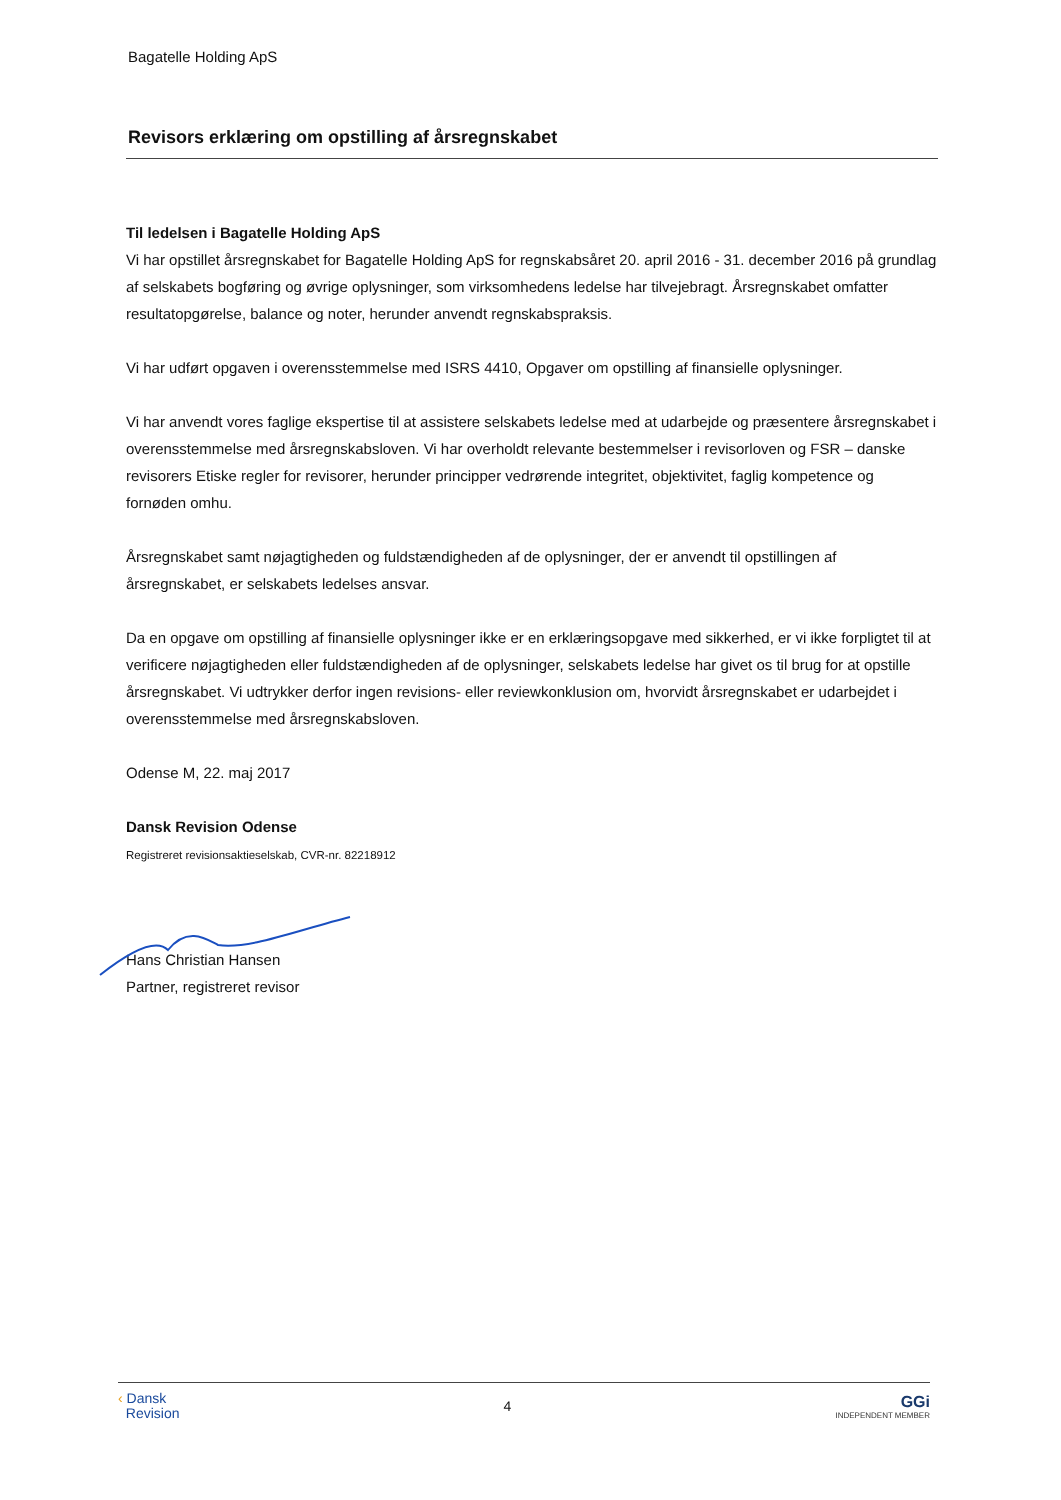Bagatelle Holding ApS
Revisors erklæring om opstilling af årsregnskabet
Til ledelsen i Bagatelle Holding ApS
Vi har opstillet årsregnskabet for Bagatelle Holding ApS for regnskabsåret 20. april 2016 - 31. december 2016 på grundlag af selskabets bogføring og øvrige oplysninger, som virksomhedens ledelse har tilvejebragt. Årsregnskabet omfatter resultatopgørelse, balance og noter, herunder anvendt regnskabspraksis.
Vi har udført opgaven i overensstemmelse med ISRS 4410, Opgaver om opstilling af finansielle oplysninger.
Vi har anvendt vores faglige ekspertise til at assistere selskabets ledelse med at udarbejde og præsentere årsregnskabet i overensstemmelse med årsregnskabsloven. Vi har overholdt relevante bestemmelser i revisorloven og FSR – danske revisorers Etiske regler for revisorer, herunder principper vedrørende integritet, objektivitet, faglig kompetence og fornøden omhu.
Årsregnskabet samt nøjagtigheden og fuldstændigheden af de oplysninger, der er anvendt til opstillingen af årsregnskabet, er selskabets ledelses ansvar.
Da en opgave om opstilling af finansielle oplysninger ikke er en erklæringsopgave med sikkerhed, er vi ikke forpligtet til at verificere nøjagtigheden eller fuldstændigheden af de oplysninger, selskabets ledelse har givet os til brug for at opstille årsregnskabet. Vi udtrykker derfor ingen revisions- eller reviewkonklusion om, hvorvidt årsregnskabet er udarbejdet i overensstemmelse med årsregnskabsloven.
Odense M, 22. maj 2017
Dansk Revision Odense
Registreret revisionsaktieselskab, CVR-nr. 82218912
Hans Christian Hansen
Partner, registreret revisor
‹ Dansk
Revision
4
GGi
INDEPENDENT MEMBER